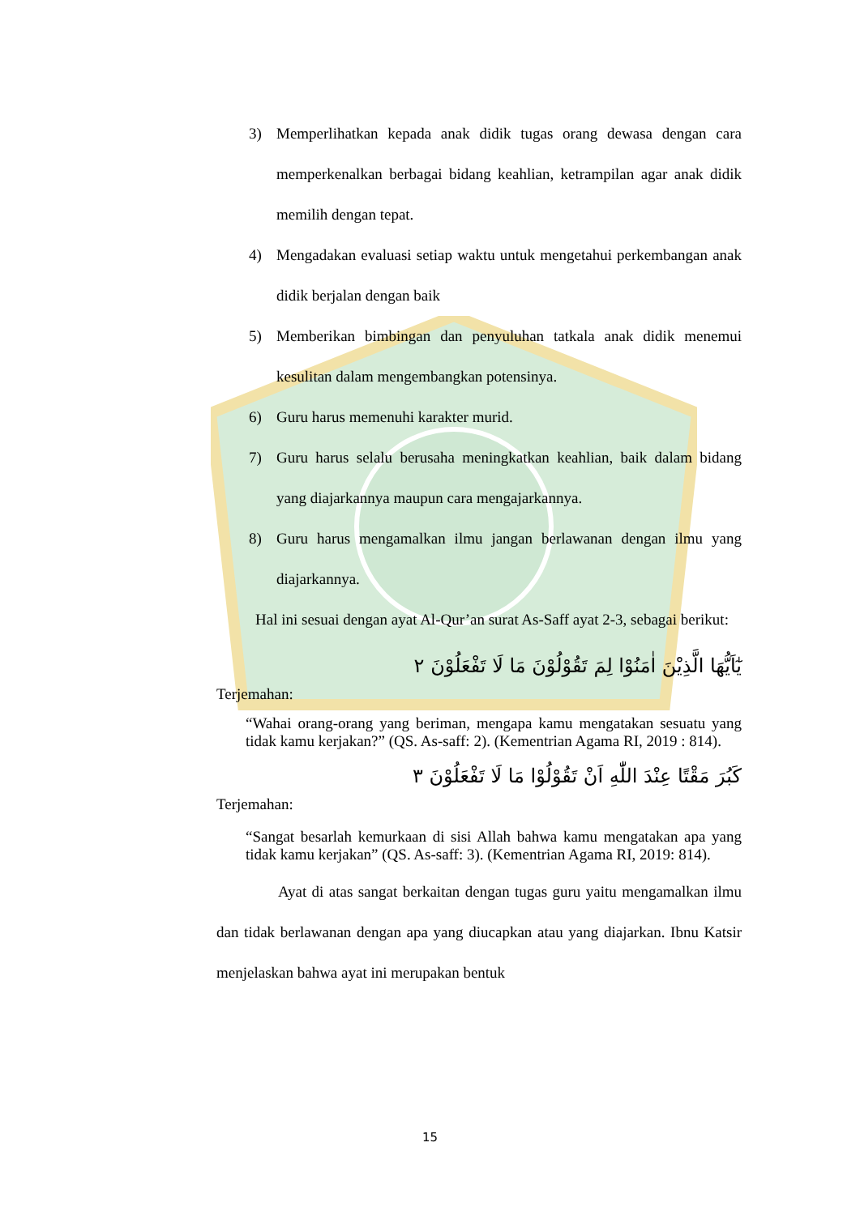3) Memperlihatkan kepada anak didik tugas orang dewasa dengan cara memperkenalkan berbagai bidang keahlian, ketrampilan agar anak didik memilih dengan tepat.
4) Mengadakan evaluasi setiap waktu untuk mengetahui perkembangan anak didik berjalan dengan baik
5) Memberikan bimbingan dan penyuluhan tatkala anak didik menemui kesulitan dalam mengembangkan potensinya.
6) Guru harus memenuhi karakter murid.
7) Guru harus selalu berusaha meningkatkan keahlian, baik dalam bidang yang diajarkannya maupun cara mengajarkannya.
8) Guru harus mengamalkan ilmu jangan berlawanan dengan ilmu yang diajarkannya.
Hal ini sesuai dengan ayat Al-Qur’an surat As-Saff ayat 2-3, sebagai berikut:
يٰٓاَيُّهَا الَّذِيْنَ اٰمَنُوْا لِمَ تَقُوْلُوْنَ مَا لَا تَفْعَلُوْنَ ٢
Terjemahan:
“Wahai orang-orang yang beriman, mengapa kamu mengatakan sesuatu yang tidak kamu kerjakan?” (QS. As-saff: 2). (Kementrian Agama RI, 2019 : 814).
كَبُرَ مَقْتًا عِنْدَ اللّٰهِ اَنْ تَقُوْلُوْا مَا لَا تَفْعَلُوْنَ ٣
Terjemahan:
“Sangat besarlah kemurkaan di sisi Allah bahwa kamu mengatakan apa yang tidak kamu kerjakan” (QS. As-saff: 3). (Kementrian Agama RI, 2019: 814).
Ayat di atas sangat berkaitan dengan tugas guru yaitu mengamalkan ilmu dan tidak berlawanan dengan apa yang diucapkan atau yang diajarkan. Ibnu Katsir menjelaskan bahwa ayat ini merupakan bentuk
15